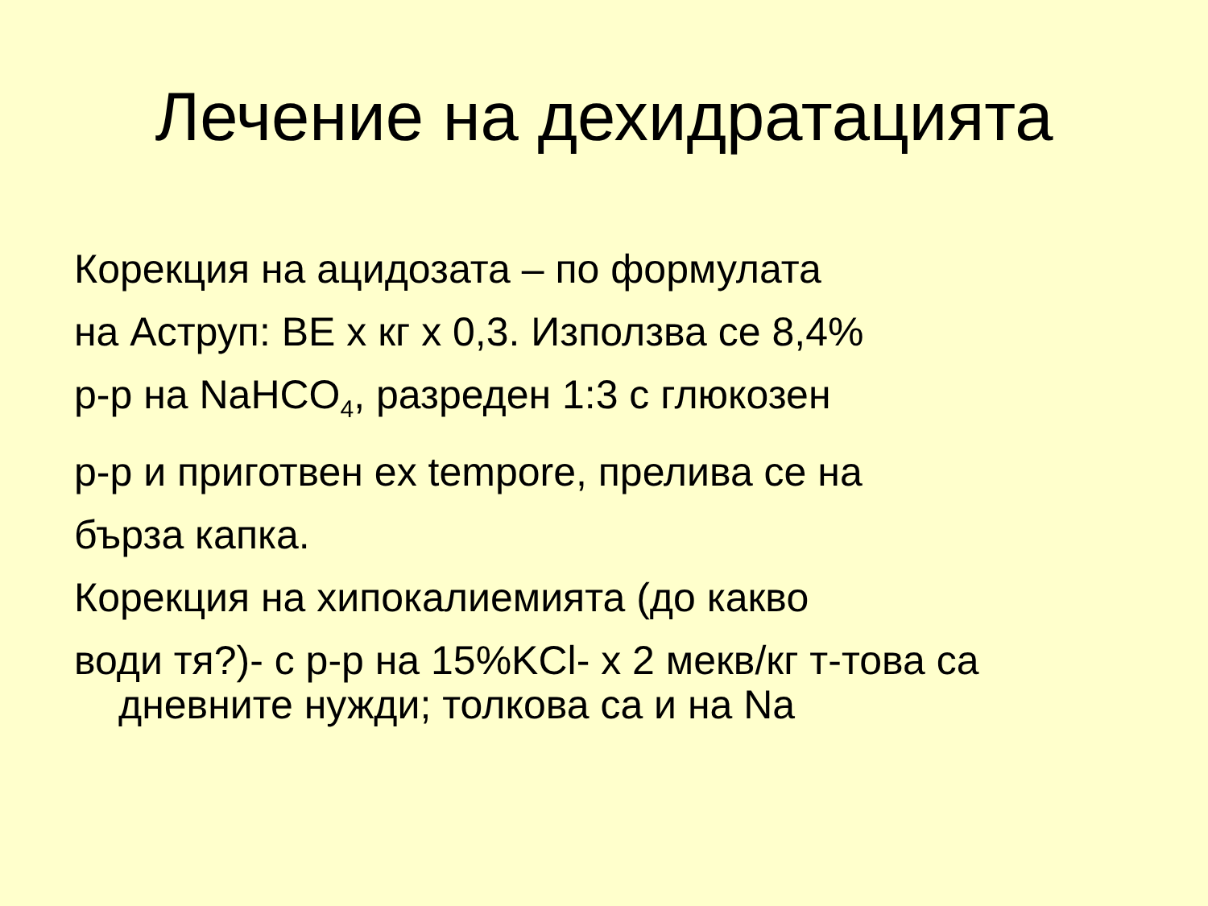Лечение на дехидратацията
Корекция на ацидозата – по формулата
на Аструп: BE x кг x 0,3. Използва се 8,4%
р-р на NaHCO<sub>4</sub>, разреден 1:3 с глюкозен
р-р и приготвен ex tempore, прелива се на
бърза капка.
Корекция на хипокалиемията (до какво
води тя?)- с р-р на 15%KCl- x 2 мекв/кг т-това са
дневните нужди; толкова са и на Na